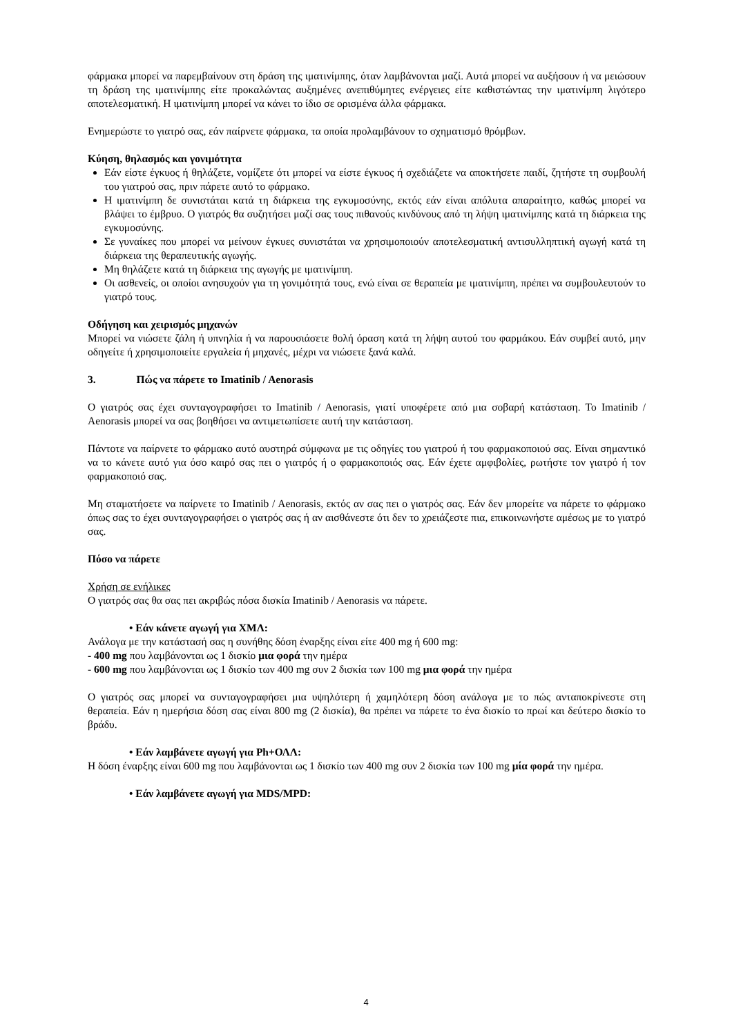φάρμακα μπορεί να παρεμβαίνουν στη δράση της ιματινίμπης, όταν λαμβάνονται μαζί. Αυτά μπορεί να αυξήσουν ή να μειώσουν τη δράση της ιματινίμπης είτε προκαλώντας αυξημένες ανεπιθύμητες ενέργειες είτε καθιστώντας την ιματινίμπη λιγότερο αποτελεσματική. Η ιματινίμπη μπορεί να κάνει το ίδιο σε ορισμένα άλλα φάρμακα.
Ενημερώστε το γιατρό σας, εάν παίρνετε φάρμακα, τα οποία προλαμβάνουν το σχηματισμό θρόμβων.
Κύηση, θηλασμός και γονιμότητα
Εάν είστε έγκυος ή θηλάζετε, νομίζετε ότι μπορεί να είστε έγκυος ή σχεδιάζετε να αποκτήσετε παιδί, ζητήστε τη συμβουλή του γιατρού σας, πριν πάρετε αυτό το φάρμακο.
Η ιματινίμπη δε συνιστάται κατά τη διάρκεια της εγκυμοσύνης, εκτός εάν είναι απόλυτα απαραίτητο, καθώς μπορεί να βλάψει το έμβρυο. Ο γιατρός θα συζητήσει μαζί σας τους πιθανούς κινδύνους από τη λήψη ιματινίμπης κατά τη διάρκεια της εγκυμοσύνης.
Σε γυναίκες που μπορεί να μείνουν έγκυες συνιστάται να χρησιμοποιούν αποτελεσματική αντισυλληπτική αγωγή κατά τη διάρκεια της θεραπευτικής αγωγής.
Μη θηλάζετε κατά τη διάρκεια της αγωγής με ιματινίμπη.
Οι ασθενείς, οι οποίοι ανησυχούν για τη γονιμότητά τους, ενώ είναι σε θεραπεία με ιματινίμπη, πρέπει να συμβουλευτούν το γιατρό τους.
Οδήγηση και χειρισμός μηχανών
Μπορεί να νιώσετε ζάλη ή υπνηλία ή να παρουσιάσετε θολή όραση κατά τη λήψη αυτού του φαρμάκου. Εάν συμβεί αυτό, μην οδηγείτε ή χρησιμοποιείτε εργαλεία ή μηχανές, μέχρι να νιώσετε ξανά καλά.
3. Πώς να πάρετε το Imatinib / Aenorasis
Ο γιατρός σας έχει συνταγογραφήσει το Imatinib / Aenorasis, γιατί υποφέρετε από μια σοβαρή κατάσταση. Το Imatinib / Aenorasis μπορεί να σας βοηθήσει να αντιμετωπίσετε αυτή την κατάσταση.
Πάντοτε να παίρνετε το φάρμακο αυτό αυστηρά σύμφωνα με τις οδηγίες του γιατρού ή του φαρμακοποιού σας. Είναι σημαντικό να το κάνετε αυτό για όσο καιρό σας πει ο γιατρός ή ο φαρμακοποιός σας. Εάν έχετε αμφιβολίες, ρωτήστε τον γιατρό ή τον φαρμακοποιό σας.
Μη σταματήσετε να παίρνετε το Imatinib / Aenorasis, εκτός αν σας πει ο γιατρός σας. Εάν δεν μπορείτε να πάρετε το φάρμακο όπως σας το έχει συνταγογραφήσει ο γιατρός σας ή αν αισθάνεστε ότι δεν το χρειάζεστε πια, επικοινωνήστε αμέσως με το γιατρό σας.
Πόσο να πάρετε
Χρήση σε ενήλικες
Ο γιατρός σας θα σας πει ακριβώς πόσα δισκία Imatinib / Aenorasis να πάρετε.
• Εάν κάνετε αγωγή για ΧΜΛ:
Ανάλογα με την κατάστασή σας η συνήθης δόση έναρξης είναι είτε 400 mg ή 600 mg:
- 400 mg που λαμβάνονται ως 1 δισκίο μια φορά την ημέρα
- 600 mg που λαμβάνονται ως 1 δισκίο των 400 mg συν 2 δισκία των 100 mg μια φορά την ημέρα
Ο γιατρός σας μπορεί να συνταγογραφήσει μια υψηλότερη ή χαμηλότερη δόση ανάλογα με το πώς ανταποκρίνεστε στη θεραπεία. Εάν η ημερήσια δόση σας είναι 800 mg (2 δισκία), θα πρέπει να πάρετε το ένα δισκίο το πρωί και δεύτερο δισκίο το βράδυ.
• Εάν λαμβάνετε αγωγή για Ph+ΟΛΛ:
Η δόση έναρξης είναι 600 mg που λαμβάνονται ως 1 δισκίο των 400 mg συν 2 δισκία των 100 mg μία φορά την ημέρα.
• Εάν λαμβάνετε αγωγή για MDS/MPD:
4